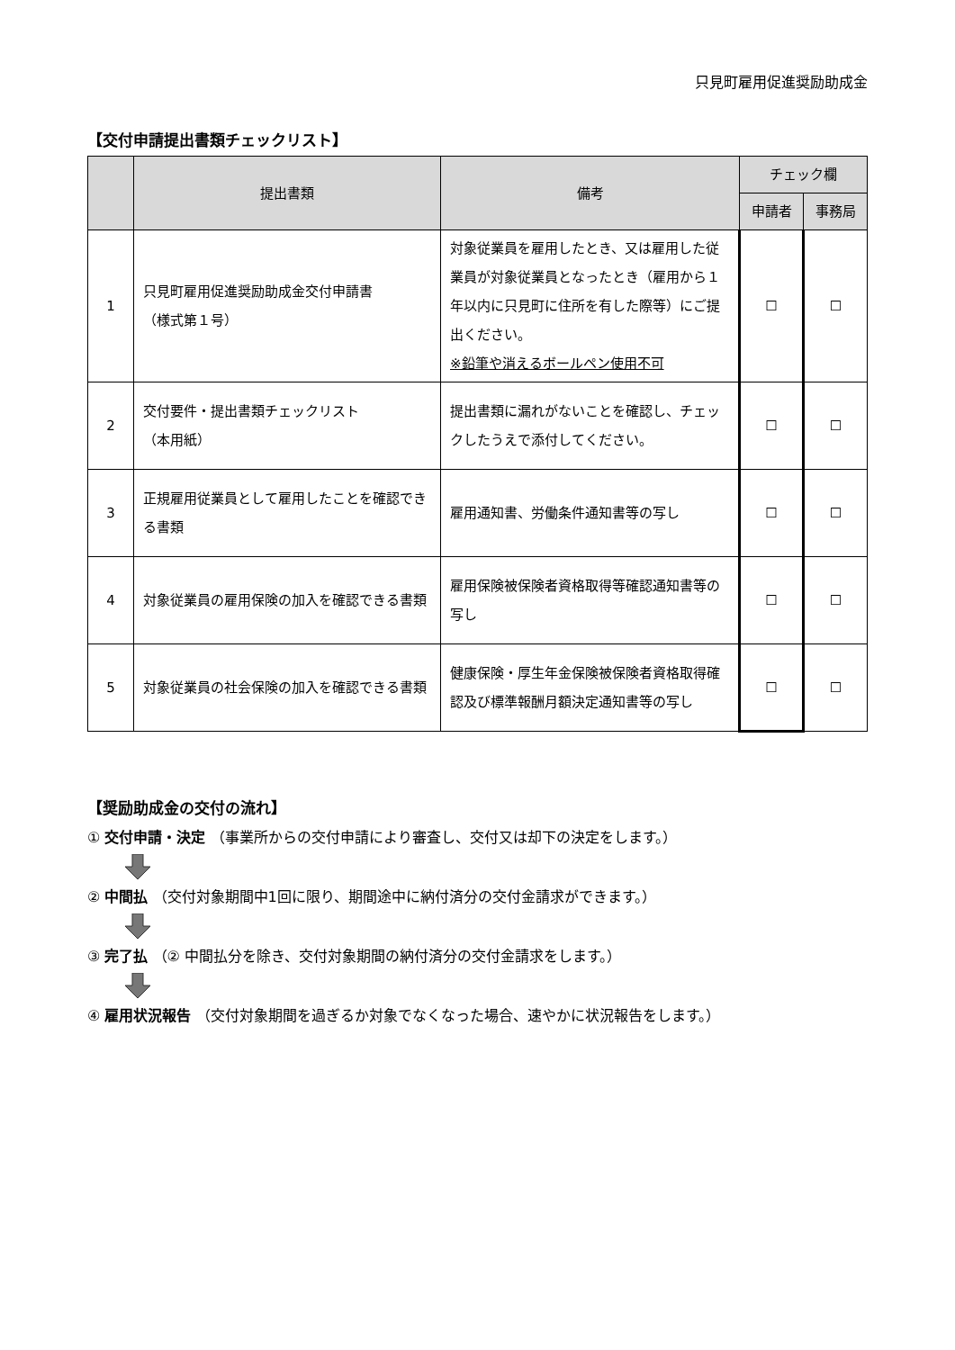只見町雇用促進奨励助成金
【交付申請提出書類チェックリスト】
| | 提出書類 | 備考 | チェック欄 | |
| --- | --- | --- | --- | --- |
| | | | 申請者 | 事務局 |
| 1 | 只見町雇用促進奨励助成金交付申請書 （様式第１号） | 対象従業員を雇用したとき、又は雇用した従業員が対象従業員となったとき（雇用から１年以内に只見町に住所を有した際等）にご提出ください。 ※鉛筆や消えるボールペン使用不可 | ☐ | ☐ |
| 2 | 交付要件・提出書類チェックリスト （本用紙） | 提出書類に漏れがないことを確認し、チェックしたうえで添付してください。 | ☐ | ☐ |
| 3 | 正規雇用従業員として雇用したことを確認できる書類 | 雇用通知書、労働条件通知書等の写し | ☐ | ☐ |
| 4 | 対象従業員の雇用保険の加入を確認できる書類 | 雇用保険被保険者資格取得等確認通知書等の写し | ☐ | ☐ |
| 5 | 対象従業員の社会保険の加入を確認できる書類 | 健康保険・厚生年金保険被保険者資格取得確認及び標準報酬月額決定通知書等の写し | ☐ | ☐ |
【奨励助成金の交付の流れ】
① 交付申請・決定 （事業所からの交付申請により審査し、交付又は却下の決定をします。）
② 中間払 （交付対象期間中1回に限り、期間途中に納付済分の交付金請求ができます。）
③ 完了払 （② 中間払分を除き、交付対象期間の納付済分の交付金請求をします。）
④ 雇用状況報告 （交付対象期間を過ぎるか対象でなくなった場合、速やかに状況報告をします。）